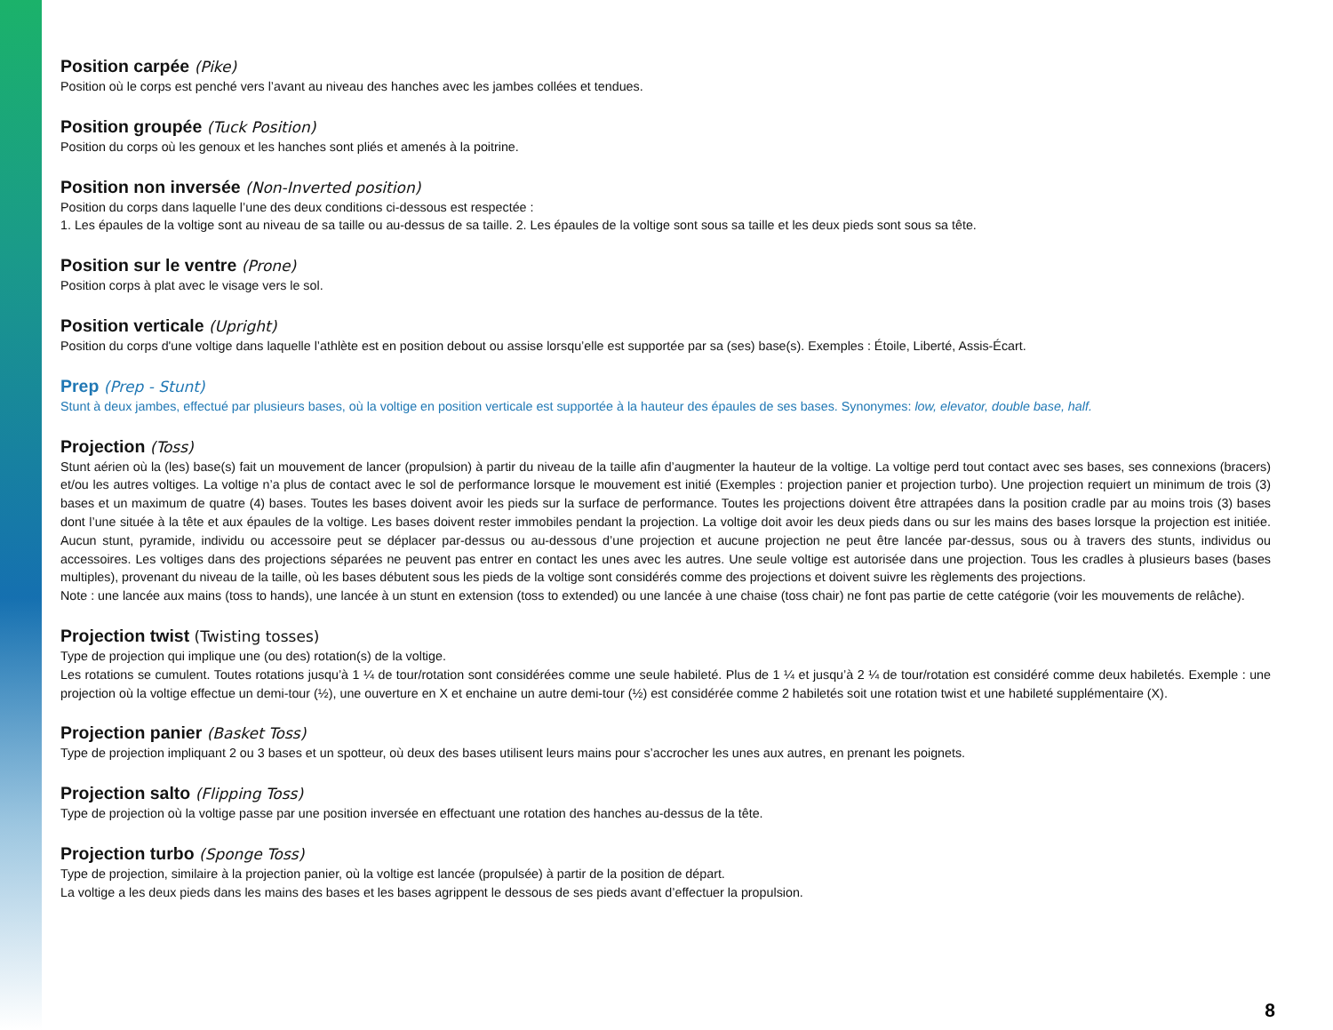Position carpée (Pike)
Position où le corps est penché vers l’avant au niveau des hanches avec les jambes collées et tendues.
Position groupée (Tuck Position)
Position du corps où les genoux et les hanches sont pliés et amenés à la poitrine.
Position non inversée (Non-Inverted position)
Position du corps dans laquelle l’une des deux conditions ci-dessous est respectée :
1. Les épaules de la voltige sont au niveau de sa taille ou au-dessus de sa taille. 2. Les épaules de la voltige sont sous sa taille et les deux pieds sont sous sa tête.
Position sur le ventre (Prone)
Position corps à plat avec le visage vers le sol.
Position verticale (Upright)
Position du corps d'une voltige dans laquelle l’athlète est en position debout ou assise lorsqu’elle est supportée par sa (ses) base(s). Exemples : Étoile, Liberté, Assis-Écart.
Prep (Prep - Stunt)
Stunt à deux jambes, effectué par plusieurs bases, où la voltige en position verticale est supportée à la hauteur des épaules de ses bases. Synonymes: low, elevator, double base, half.
Projection (Toss)
Stunt aérien où la (les) base(s) fait un mouvement de lancer (propulsion) à partir du niveau de la taille afin d’augmenter la hauteur de la voltige. La voltige perd tout contact avec ses bases, ses connexions (bracers) et/ou les autres voltiges. La voltige n’a plus de contact avec le sol de performance lorsque le mouvement est initié (Exemples : projection panier et projection turbo). Une projection requiert un minimum de trois (3) bases et un maximum de quatre (4) bases. Toutes les bases doivent avoir les pieds sur la surface de performance. Toutes les projections doivent être attrapées dans la position cradle par au moins trois (3) bases dont l’une située à la tête et aux épaules de la voltige. Les bases doivent rester immobiles pendant la projection. La voltige doit avoir les deux pieds dans ou sur les mains des bases lorsque la projection est initiée. Aucun stunt, pyramide, individu ou accessoire peut se déplacer par-dessus ou au-dessous d’une projection et aucune projection ne peut être lancée par-dessus, sous ou à travers des stunts, individus ou accessoires. Les voltiges dans des projections séparées ne peuvent pas entrer en contact les unes avec les autres. Une seule voltige est autorisée dans une projection. Tous les cradles à plusieurs bases (bases multiples), provenant du niveau de la taille, où les bases débutent sous les pieds de la voltige sont considérés comme des projections et doivent suivre les règlements des projections.
Note : une lancée aux mains (toss to hands), une lancée à un stunt en extension (toss to extended) ou une lancée à une chaise (toss chair) ne font pas partie de cette catégorie (voir les mouvements de relâche).
Projection twist (Twisting tosses)
Type de projection qui implique une (ou des) rotation(s) de la voltige.
Les rotations se cumulent. Toutes rotations jusqu’à 1 ¼ de tour/rotation sont considérées comme une seule habileté. Plus de 1 ¼ et jusqu’à 2 ¼ de tour/rotation est considéré comme deux habiletés. Exemple : une projection où la voltige effectue un demi-tour (½), une ouverture en X et enchaine un autre demi-tour (½) est considérée comme 2 habiletés soit une rotation twist et une habileté supplémentaire (X).
Projection panier (Basket Toss)
Type de projection impliquant 2 ou 3 bases et un spotteur, où deux des bases utilisent leurs mains pour s’accrocher les unes aux autres, en prenant les poignets.
Projection salto (Flipping Toss)
Type de projection où la voltige passe par une position inversée en effectuant une rotation des hanches au-dessus de la tête.
Projection turbo (Sponge Toss)
Type de projection, similaire à la projection panier, où la voltige est lancée (propulsée) à partir de la position de départ.
La voltige a les deux pieds dans les mains des bases et les bases agrippent le dessous de ses pieds avant d’effectuer la propulsion.
8